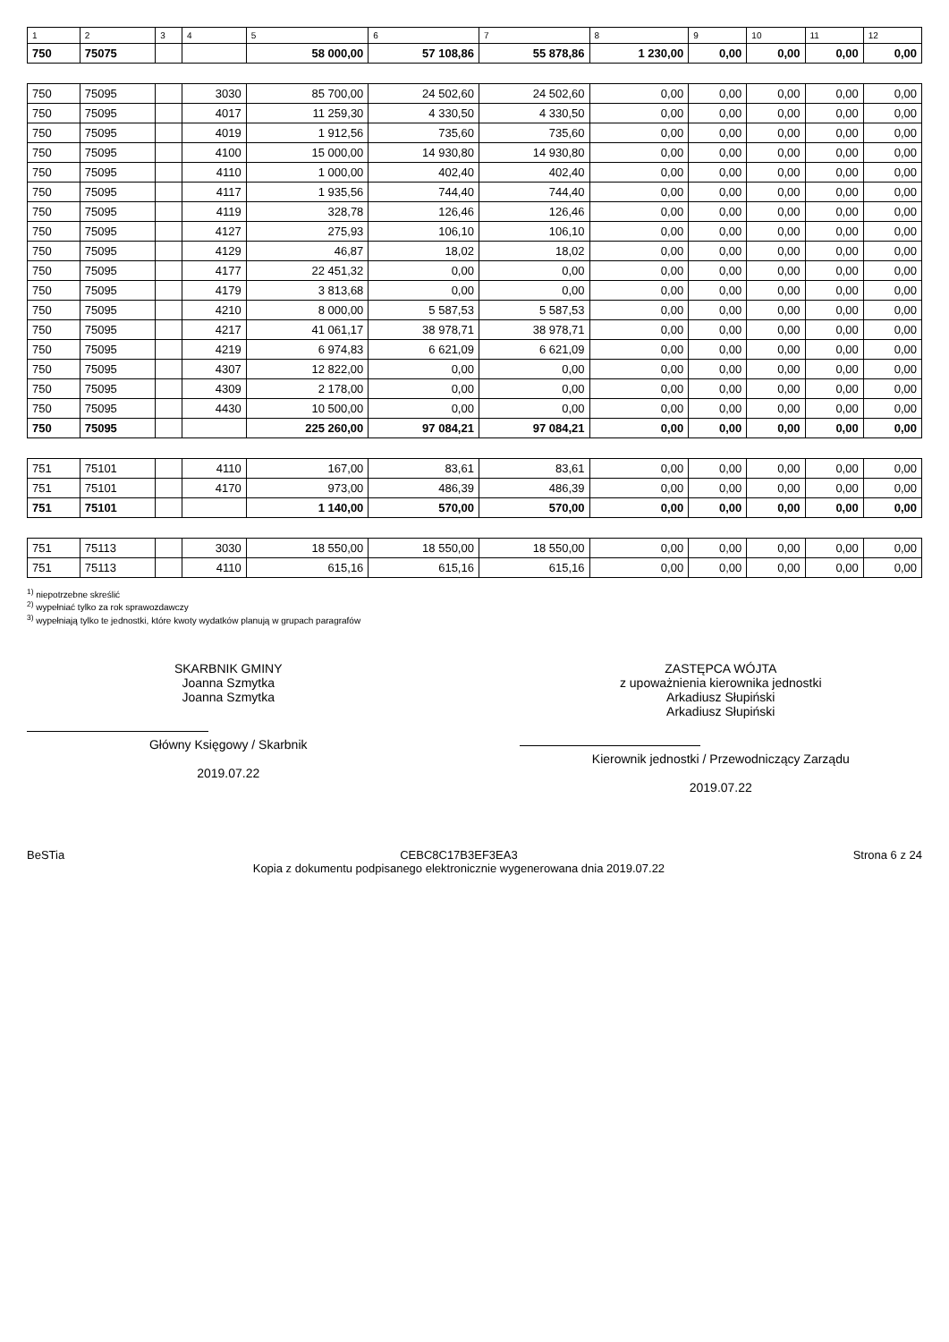| 1 | 2 | 3 | 4 | 5 | 6 | 7 | 8 | 9 | 10 | 11 | 12 |
| --- | --- | --- | --- | --- | --- | --- | --- | --- | --- | --- | --- |
| 750 | 75075 | | | 58 000,00 | 57 108,86 | 55 878,86 | 1 230,00 | 0,00 | 0,00 | 0,00 | 0,00 |
| 750 | 75095 | | 3030 | 85 700,00 | 24 502,60 | 24 502,60 | 0,00 | 0,00 | 0,00 | 0,00 | 0,00 |
| 750 | 75095 | | 4017 | 11 259,30 | 4 330,50 | 4 330,50 | 0,00 | 0,00 | 0,00 | 0,00 | 0,00 |
| 750 | 75095 | | 4019 | 1 912,56 | 735,60 | 735,60 | 0,00 | 0,00 | 0,00 | 0,00 | 0,00 |
| 750 | 75095 | | 4100 | 15 000,00 | 14 930,80 | 14 930,80 | 0,00 | 0,00 | 0,00 | 0,00 | 0,00 |
| 750 | 75095 | | 4110 | 1 000,00 | 402,40 | 402,40 | 0,00 | 0,00 | 0,00 | 0,00 | 0,00 |
| 750 | 75095 | | 4117 | 1 935,56 | 744,40 | 744,40 | 0,00 | 0,00 | 0,00 | 0,00 | 0,00 |
| 750 | 75095 | | 4119 | 328,78 | 126,46 | 126,46 | 0,00 | 0,00 | 0,00 | 0,00 | 0,00 |
| 750 | 75095 | | 4127 | 275,93 | 106,10 | 106,10 | 0,00 | 0,00 | 0,00 | 0,00 | 0,00 |
| 750 | 75095 | | 4129 | 46,87 | 18,02 | 18,02 | 0,00 | 0,00 | 0,00 | 0,00 | 0,00 |
| 750 | 75095 | | 4177 | 22 451,32 | 0,00 | 0,00 | 0,00 | 0,00 | 0,00 | 0,00 | 0,00 |
| 750 | 75095 | | 4179 | 3 813,68 | 0,00 | 0,00 | 0,00 | 0,00 | 0,00 | 0,00 | 0,00 |
| 750 | 75095 | | 4210 | 8 000,00 | 5 587,53 | 5 587,53 | 0,00 | 0,00 | 0,00 | 0,00 | 0,00 |
| 750 | 75095 | | 4217 | 41 061,17 | 38 978,71 | 38 978,71 | 0,00 | 0,00 | 0,00 | 0,00 | 0,00 |
| 750 | 75095 | | 4219 | 6 974,83 | 6 621,09 | 6 621,09 | 0,00 | 0,00 | 0,00 | 0,00 | 0,00 |
| 750 | 75095 | | 4307 | 12 822,00 | 0,00 | 0,00 | 0,00 | 0,00 | 0,00 | 0,00 | 0,00 |
| 750 | 75095 | | 4309 | 2 178,00 | 0,00 | 0,00 | 0,00 | 0,00 | 0,00 | 0,00 | 0,00 |
| 750 | 75095 | | 4430 | 10 500,00 | 0,00 | 0,00 | 0,00 | 0,00 | 0,00 | 0,00 | 0,00 |
| 750 | 75095 | | | 225 260,00 | 97 084,21 | 97 084,21 | 0,00 | 0,00 | 0,00 | 0,00 | 0,00 |
| 751 | 75101 | | 4110 | 167,00 | 83,61 | 83,61 | 0,00 | 0,00 | 0,00 | 0,00 | 0,00 |
| 751 | 75101 | | 4170 | 973,00 | 486,39 | 486,39 | 0,00 | 0,00 | 0,00 | 0,00 | 0,00 |
| 751 | 75101 | | | 1 140,00 | 570,00 | 570,00 | 0,00 | 0,00 | 0,00 | 0,00 | 0,00 |
| 751 | 75113 | | 3030 | 18 550,00 | 18 550,00 | 18 550,00 | 0,00 | 0,00 | 0,00 | 0,00 | 0,00 |
| 751 | 75113 | | 4110 | 615,16 | 615,16 | 615,16 | 0,00 | 0,00 | 0,00 | 0,00 | 0,00 |
<sup>1)</sup> niepotrzebne skreślić
<sup>2)</sup> wypełniać tylko za rok sprawozdawczy
<sup>3)</sup> wypełniają tylko te jednostki, które kwoty wydatków planują w grupach paragrafów
SKARBNIK GMINY
Joanna Szmytka
Joanna Szmytka
Główny Księgowy / Skarbnik
2019.07.22
ZASTĘPCA WÓJTA
z upoważnienia kierownika jednostki
Arkadiusz Słupiński
Arkadiusz Słupiński
Kierownik jednostki / Przewodniczący Zarządu
2019.07.22
BeSTia CEBC8C17B3EF3EA3
Kopia z dokumentu podpisanego elektronicznie wygenerowana dnia 2019.07.22
Strona 6 z 24